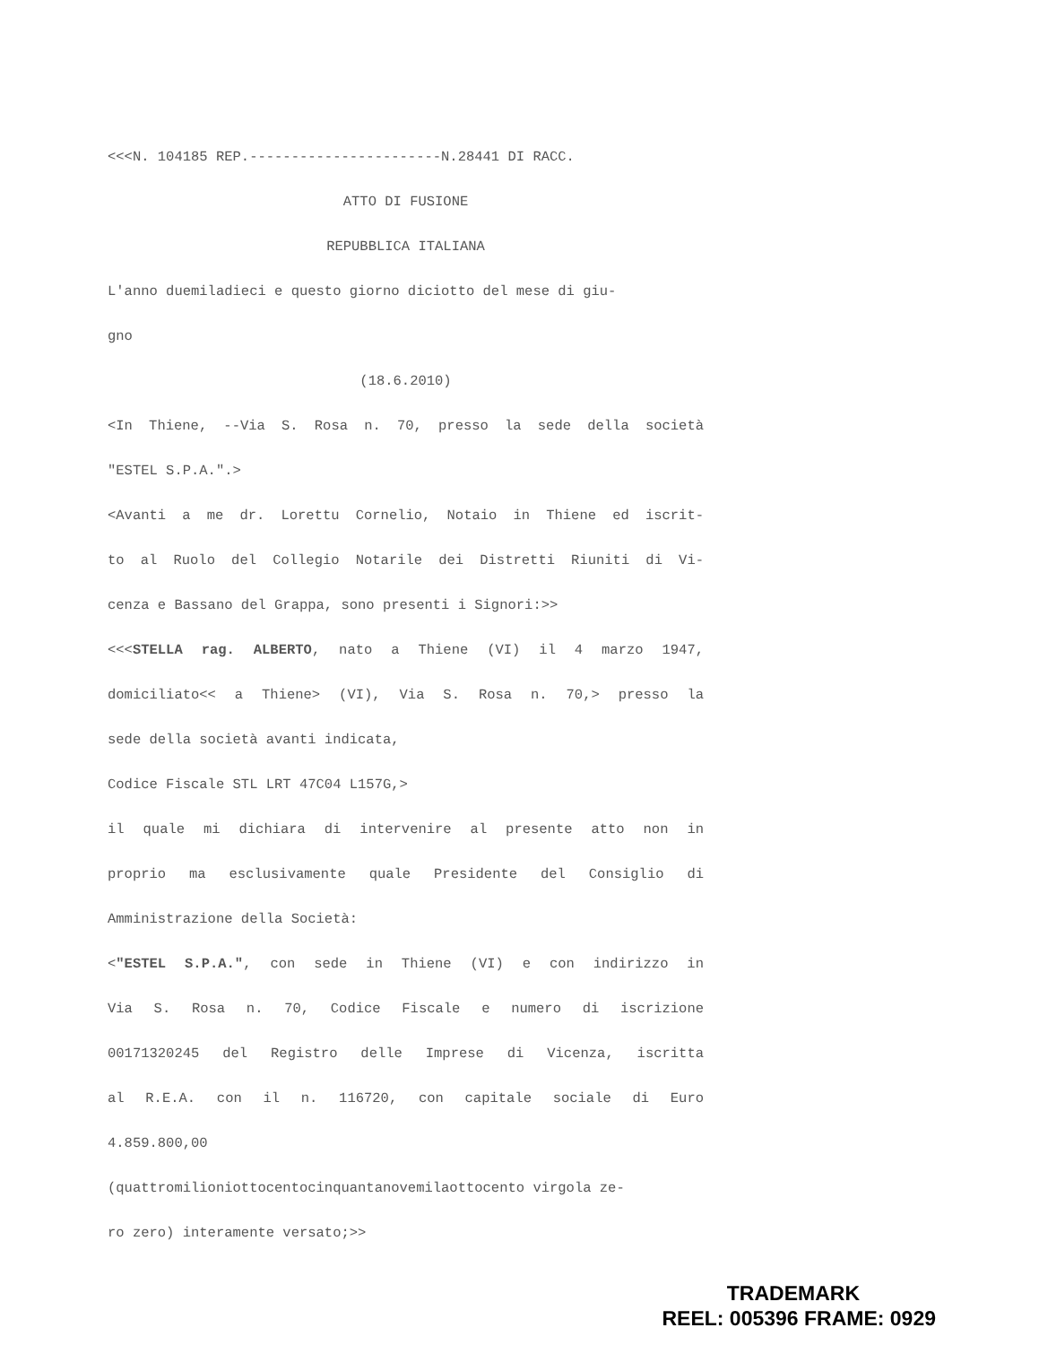<<<N. 104185 REP.-----------------------N.28441 DI RACC.
ATTO DI FUSIONE
REPUBBLICA ITALIANA
L'anno duemiladieci e questo giorno diciotto del mese di giu-
gno
(18.6.2010)
<In Thiene, --Via S. Rosa n. 70, presso la sede della società
"ESTEL S.P.A.".>
<Avanti a me dr. Lorettu Cornelio, Notaio in Thiene ed iscrit-
to al Ruolo del Collegio Notarile dei Distretti Riuniti di Vi-
cenza e Bassano del Grappa, sono presenti i Signori:>>
<<<STELLA rag. ALBERTO, nato a Thiene (VI) il 4 marzo 1947,
domiciliato<< a Thiene> (VI), Via S. Rosa n. 70,> presso la
sede della società avanti indicata,
Codice Fiscale STL LRT 47C04 L157G,>
il quale mi dichiara di intervenire al presente atto non in
proprio ma esclusivamente quale Presidente del Consiglio di
Amministrazione della Società:
<"ESTEL S.P.A.", con sede in Thiene (VI) e con indirizzo in
Via S. Rosa n. 70, Codice Fiscale e numero di iscrizione
00171320245 del Registro delle Imprese di Vicenza, iscritta
al R.E.A. con il n. 116720, con capitale sociale di Euro
4.859.800,00
(quattromilioniottocentocinquantanovemilaottocento virgola ze-
ro zero) interamente versato;>>
TRADEMARK
REEL: 005396 FRAME: 0929